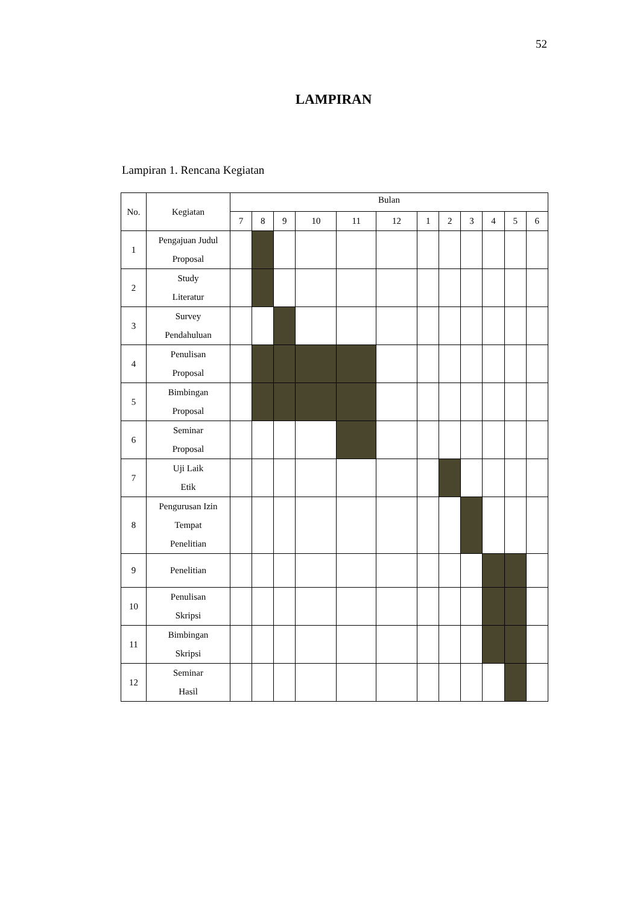52
LAMPIRAN
Lampiran 1. Rencana Kegiatan
| No. | Kegiatan | Bulan | | | | | | | | | | | |
| --- | --- | --- | --- | --- | --- | --- | --- | --- | --- | --- | --- | --- | --- |
| | | 7 | 8 | 9 | 10 | 11 | 12 | 1 | 2 | 3 | 4 | 5 | 6 |
| 1 | Pengajuan Judul Proposal | | | | | | | | | | | | |
| 2 | Study Literatur | | | | | | | | | | | | |
| 3 | Survey Pendahuluan | | | | | | | | | | | | |
| 4 | Penulisan Proposal | | | | | | | | | | | | |
| 5 | Bimbingan Proposal | | | | | | | | | | | | |
| 6 | Seminar Proposal | | | | | | | | | | | | |
| 7 | Uji Laik Etik | | | | | | | | | | | | |
| 8 | Pengurusan Izin Tempat Penelitian | | | | | | | | | | | | |
| 9 | Penelitian | | | | | | | | | | | | |
| 10 | Penulisan Skripsi | | | | | | | | | | | | |
| 11 | Bimbingan Skripsi | | | | | | | | | | | | |
| 12 | Seminar Hasil | | | | | | | | | | | | |